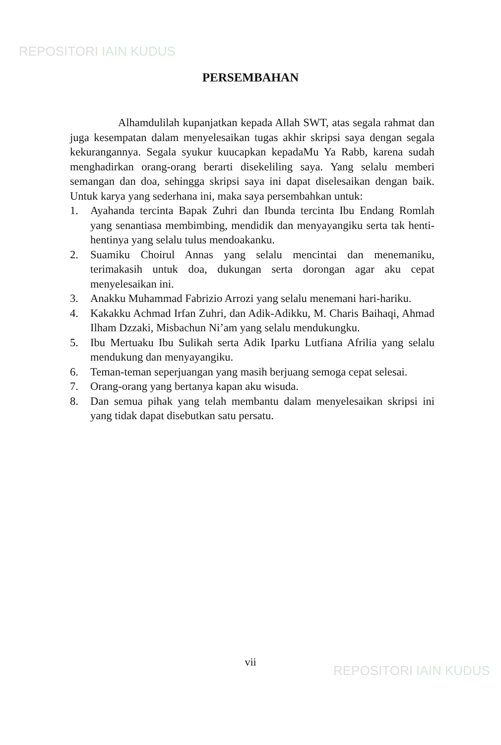REPOSITORI IAIN KUDUS
PERSEMBAHAN
Alhamdulilah kupanjatkan kepada Allah SWT, atas segala rahmat dan juga kesempatan dalam menyelesaikan tugas akhir skripsi saya dengan segala kekurangannya. Segala syukur kuucapkan kepadaMu Ya Rabb, karena sudah menghadirkan orang-orang berarti disekeliling saya. Yang selalu memberi semangan dan doa, sehingga skripsi saya ini dapat diselesaikan dengan baik. Untuk karya yang sederhana ini, maka saya persembahkan untuk:
1. Ayahanda tercinta Bapak Zuhri dan Ibunda tercinta Ibu Endang Romlah yang senantiasa membimbing, mendidik dan menyayangiku serta tak henti-hentinya yang selalu tulus mendoakanku.
2. Suamiku Choirul Annas yang selalu mencintai dan menemaniku, terimakasih untuk doa, dukungan serta dorongan agar aku cepat menyelesaikan ini.
3. Anakku Muhammad Fabrizio Arrozi yang selalu menemani hari-hariku.
4. Kakakku Achmad Irfan Zuhri, dan Adik-Adikku, M. Charis Baihaqi, Ahmad Ilham Dzzaki, Misbachun Ni’am yang selalu mendukungku.
5. Ibu Mertuaku Ibu Sulikah serta Adik Iparku Lutfiana Afrilia yang selalu mendukung dan menyayangiku.
6. Teman-teman seperjuangan yang masih berjuang semoga cepat selesai.
7. Orang-orang yang bertanya kapan aku wisuda.
8. Dan semua pihak yang telah membantu dalam menyelesaikan skripsi ini yang tidak dapat disebutkan satu persatu.
vii
REPOSITORI IAIN KUDUS